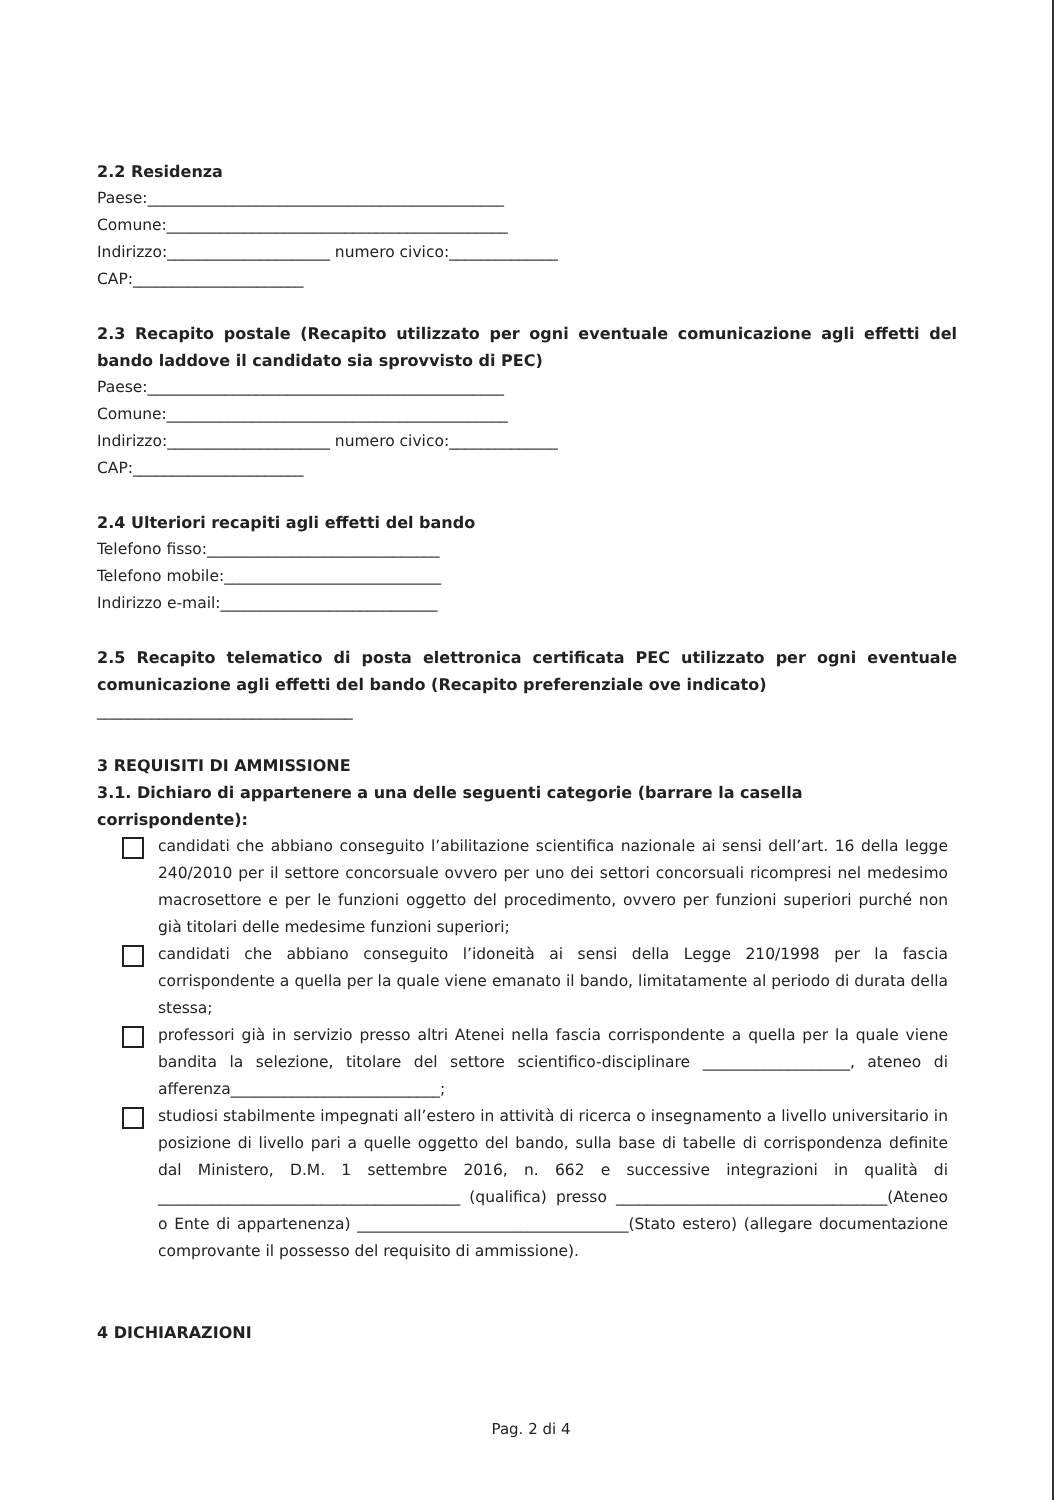2.2 Residenza
Paese:______________________________________________
Comune:____________________________________________
Indirizzo:_____________________ numero civico:______________
CAP:______________________
2.3 Recapito postale (Recapito utilizzato per ogni eventuale comunicazione agli effetti del bando laddove il candidato sia sprovvisto di PEC)
Paese:______________________________________________
Comune:____________________________________________
Indirizzo:_____________________ numero civico:______________
CAP:______________________
2.4 Ulteriori recapiti agli effetti del bando
Telefono fisso:______________________________
Telefono mobile:____________________________
Indirizzo e-mail:____________________________
2.5 Recapito telematico di posta elettronica certificata PEC utilizzato per ogni eventuale comunicazione agli effetti del bando (Recapito preferenziale ove indicato)
_________________________________
3 REQUISITI DI AMMISSIONE
3.1. Dichiaro di appartenere a una delle seguenti categorie (barrare la casella corrispondente):
candidati che abbiano conseguito l’abilitazione scientifica nazionale ai sensi dell’art. 16 della legge 240/2010 per il settore concorsuale ovvero per uno dei settori concorsuali ricompresi nel medesimo macrosettore e per le funzioni oggetto del procedimento, ovvero per funzioni superiori purché non già titolari delle medesime funzioni superiori;
candidati che abbiano conseguito l’idoneità ai sensi della Legge 210/1998 per la fascia corrispondente a quella per la quale viene emanato il bando, limitatamente al periodo di durata della stessa;
professori già in servizio presso altri Atenei nella fascia corrispondente a quella per la quale viene bandita la selezione, titolare del settore scientifico-disciplinare ___________________, ateneo di afferenza___________________________;
studiosi stabilmente impegnati all’estero in attività di ricerca o insegnamento a livello universitario in posizione di livello pari a quelle oggetto del bando, sulla base di tabelle di corrispondenza definite dal Ministero, D.M. 1 settembre 2016, n. 662 e successive integrazioni in qualità di _______________________________________ (qualifica) presso ___________________________________(Ateneo o Ente di appartenenza) ___________________________________(Stato estero) (allegare documentazione comprovante il possesso del requisito di ammissione).
4 DICHIARAZIONI
Pag. 2 di 4